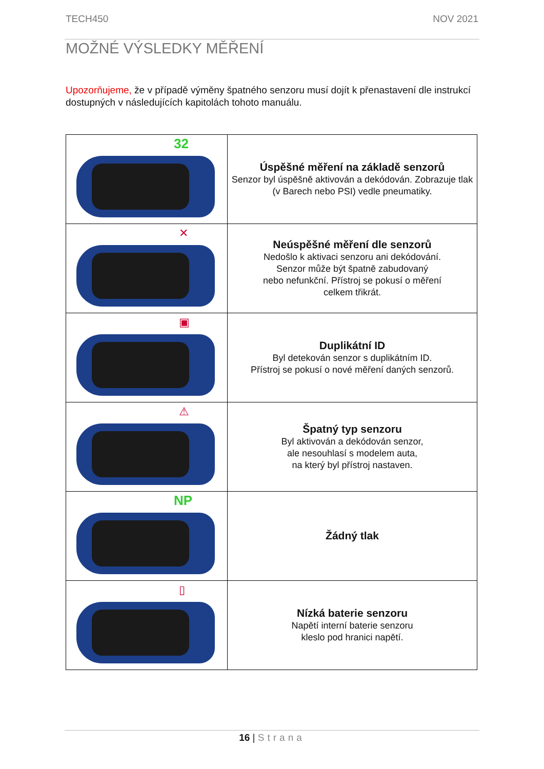TECH450 NOV 2021
MOŽNÉ VÝSLEDKY MĚŘENÍ
Upozorňujeme, že v případě výměny špatného senzoru musí dojít k přenastavení dle instrukcí dostupných v následujících kapitolách tohoto manuálu.
| 32 | Úspěšné měření na základě senzorů Senzor byl úspěšně aktivován a dekódován. Zobrazuje tlak (v Barech nebo PSI) vedle pneumatiky. |
| ✕ | Neúspěšné měření dle senzorů Nedošlo k aktivaci senzoru ani dekódování. Senzor může být špatně zabudovaný nebo nefunkční. Přístroj se pokusí o měření celkem třikrát. |
| ▣ | Duplikátní ID Byl detekován senzor s duplikátním ID. Přístroj se pokusí o nové měření daných senzorů. |
| ⚠ | Špatný typ senzoru Byl aktivován a dekódován senzor, ale nesouhlasí s modelem auta, na který byl přístroj nastaven. |
| NP | Žádný tlak |
| ▯ | Nízká baterie senzoru Napětí interní baterie senzoru kleslo pod hranici napětí. |
16 | Strana